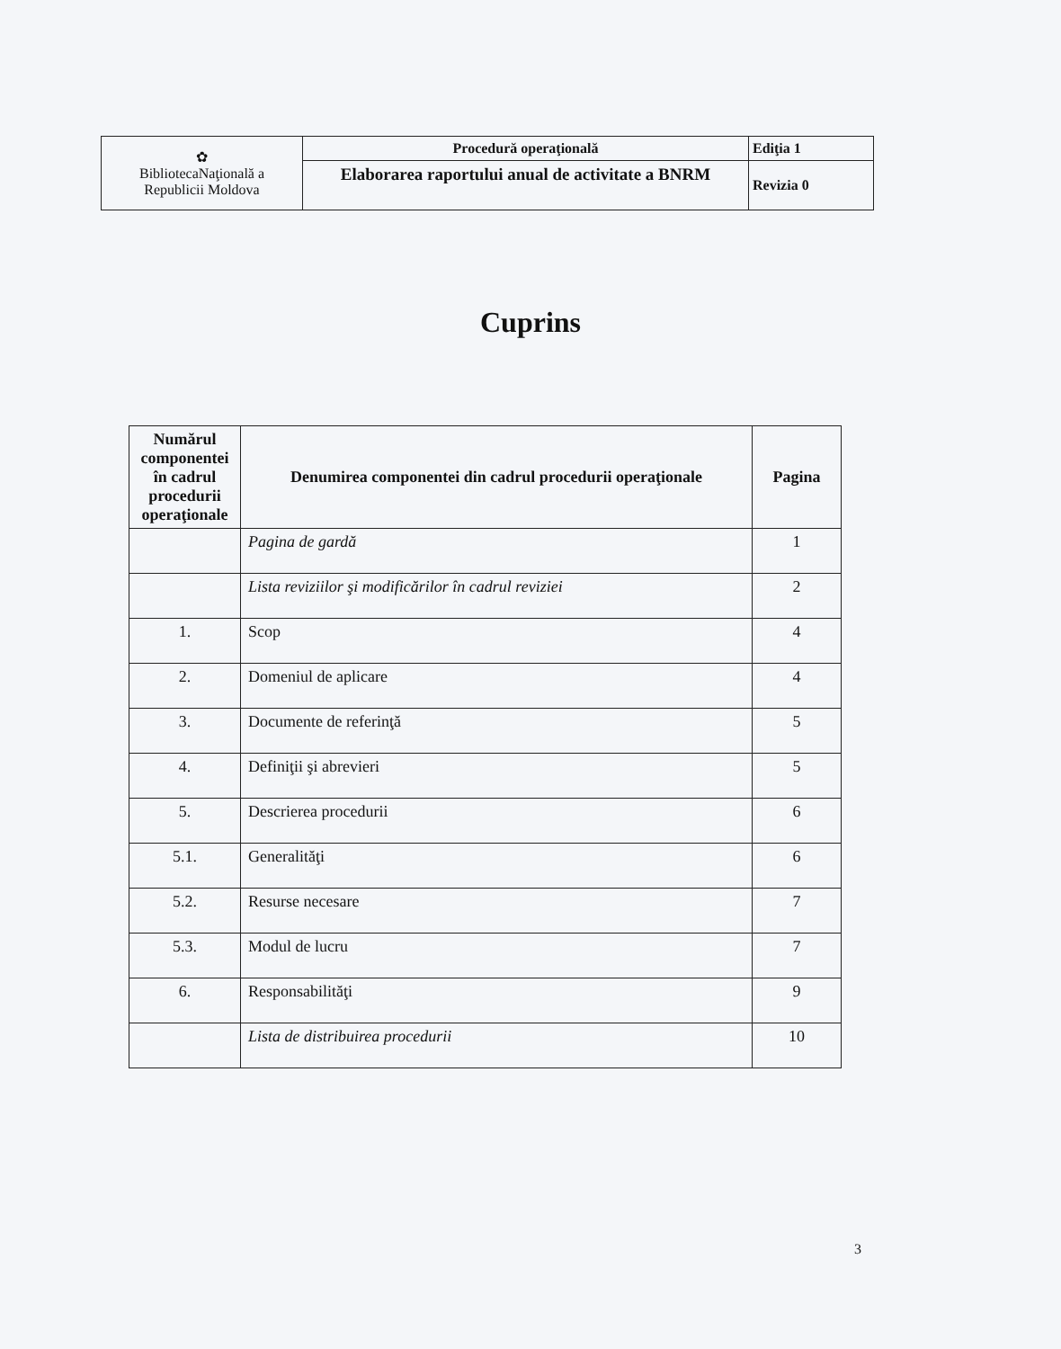| ✿ BibliotecaNaţională a Republicii Moldova | Procedură operaţională | Ediţia 1 |
| | Elaborarea raportului anual de activitate a BNRM | Revizia 0 |
Cuprins
| Numărul componentei în cadrul procedurii operaţionale | Denumirea componentei din cadrul procedurii operaţionale | Pagina |
| --- | --- | --- |
| | Pagina de gardă | 1 |
| | Lista reviziilor şi modificărilor în cadrul reviziei | 2 |
| 1. | Scop | 4 |
| 2. | Domeniul de aplicare | 4 |
| 3. | Documente de referinţă | 5 |
| 4. | Definiţii şi abrevieri | 5 |
| 5. | Descrierea procedurii | 6 |
| 5.1. | Generalităţi | 6 |
| 5.2. | Resurse necesare | 7 |
| 5.3. | Modul de lucru | 7 |
| 6. | Responsabilităţi | 9 |
| | Lista de distribuirea procedurii | 10 |
3